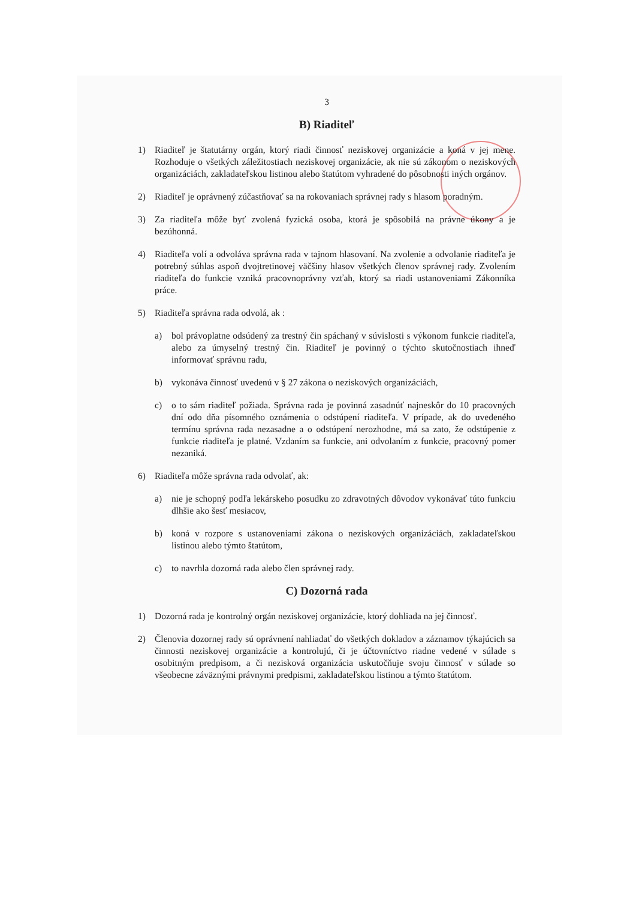3
B) Riaditeľ
1) Riaditeľ je štatutárny orgán, ktorý riadi činnosť neziskovej organizácie a koná v jej mene. Rozhoduje o všetkých záležitostiach neziskovej organizácie, ak nie sú zákonom o neziskových organizáciách, zakladateľskou listinou alebo štatútom vyhradené do pôsobnosti iných orgánov.
2) Riaditeľ je oprávnený zúčastňovať sa na rokovaniach správnej rady s hlasom poradným.
3) Za riaditeľa môže byť zvolená fyzická osoba, ktorá je spôsobilá na právne úkony a je bezúhonná.
4) Riaditeľa volí a odvoláva správna rada v tajnom hlasovaní. Na zvolenie a odvolanie riaditeľa je potrebný súhlas aspoň dvojtretinovej väčšiny hlasov všetkých členov správnej rady. Zvolením riaditeľa do funkcie vzniká pracovnoprávny vzťah, ktorý sa riadi ustanoveniami Zákonníka práce.
5) Riaditeľa správna rada odvolá, ak :
a) bol právoplatne odsúdený za trestný čin spáchaný v súvislosti s výkonom funkcie riaditeľa, alebo za úmyselný trestný čin. Riaditeľ je povinný o týchto skutočnostiach ihneď informovať správnu radu,
b) vykonáva činnosť uvedenú v § 27 zákona o neziskových organizáciách,
c) o to sám riaditeľ požiada. Správna rada je povinná zasadnúť najneskôr do 10 pracovných dní odo dňa písomného oznámenia o odstúpení riaditeľa. V prípade, ak do uvedeného termínu správna rada nezasadne a o odstúpení nerozhodne, má sa zato, že odstúpenie z funkcie riaditeľa je platné. Vzdaním sa funkcie, ani odvolaním z funkcie, pracovný pomer nezaniká.
6) Riaditeľa môže správna rada odvolať, ak:
a) nie je schopný podľa lekárskeho posudku zo zdravotných dôvodov vykonávať túto funkciu dlhšie ako šesť mesiacov,
b) koná v rozpore s ustanoveniami zákona o neziskových organizáciách, zakladateľskou listinou alebo týmto štatútom,
c) to navrhla dozorná rada alebo člen správnej rady.
C) Dozorná rada
1) Dozorná rada je kontrolný orgán neziskovej organizácie, ktorý dohliada na jej činnosť.
2) Členovia dozornej rady sú oprávnení nahliadať do všetkých dokladov a záznamov týkajúcich sa činnosti neziskovej organizácie a kontrolujú, či je účtovníctvo riadne vedené v súlade s osobitným predpisom, a či nezisková organizácia uskutočňuje svoju činnosť v súlade so všeobecne záväznými právnymi predpismi, zakladateľskou listinou a týmto štatútom.